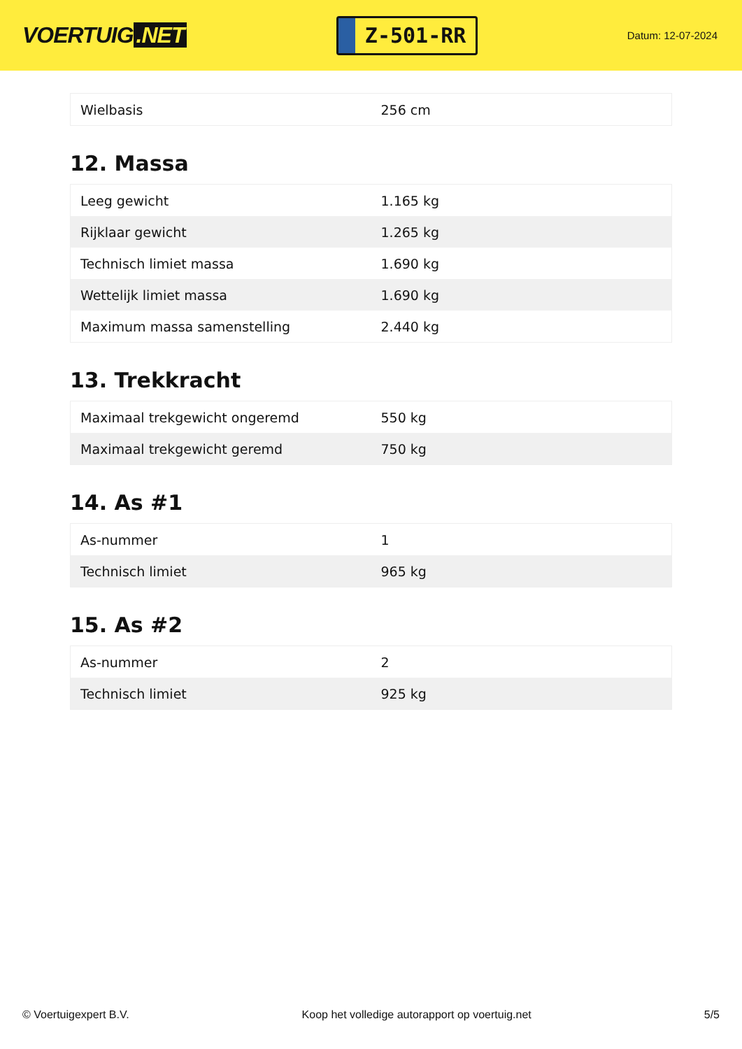VOERTUIG.NET
Z-501-RR
Datum: 12-07-2024
| Wielbasis | 256 cm |
12. Massa
| Leeg gewicht | 1.165 kg |
| Rijklaar gewicht | 1.265 kg |
| Technisch limiet massa | 1.690 kg |
| Wettelijk limiet massa | 1.690 kg |
| Maximum massa samenstelling | 2.440 kg |
13. Trekkracht
| Maximaal trekgewicht ongeremd | 550 kg |
| Maximaal trekgewicht geremd | 750 kg |
14. As #1
| As-nummer | 1 |
| Technisch limiet | 965 kg |
15. As #2
| As-nummer | 2 |
| Technisch limiet | 925 kg |
© Voertuigexpert B.V. Koop het volledige autorapport op voertuig.net 5/5